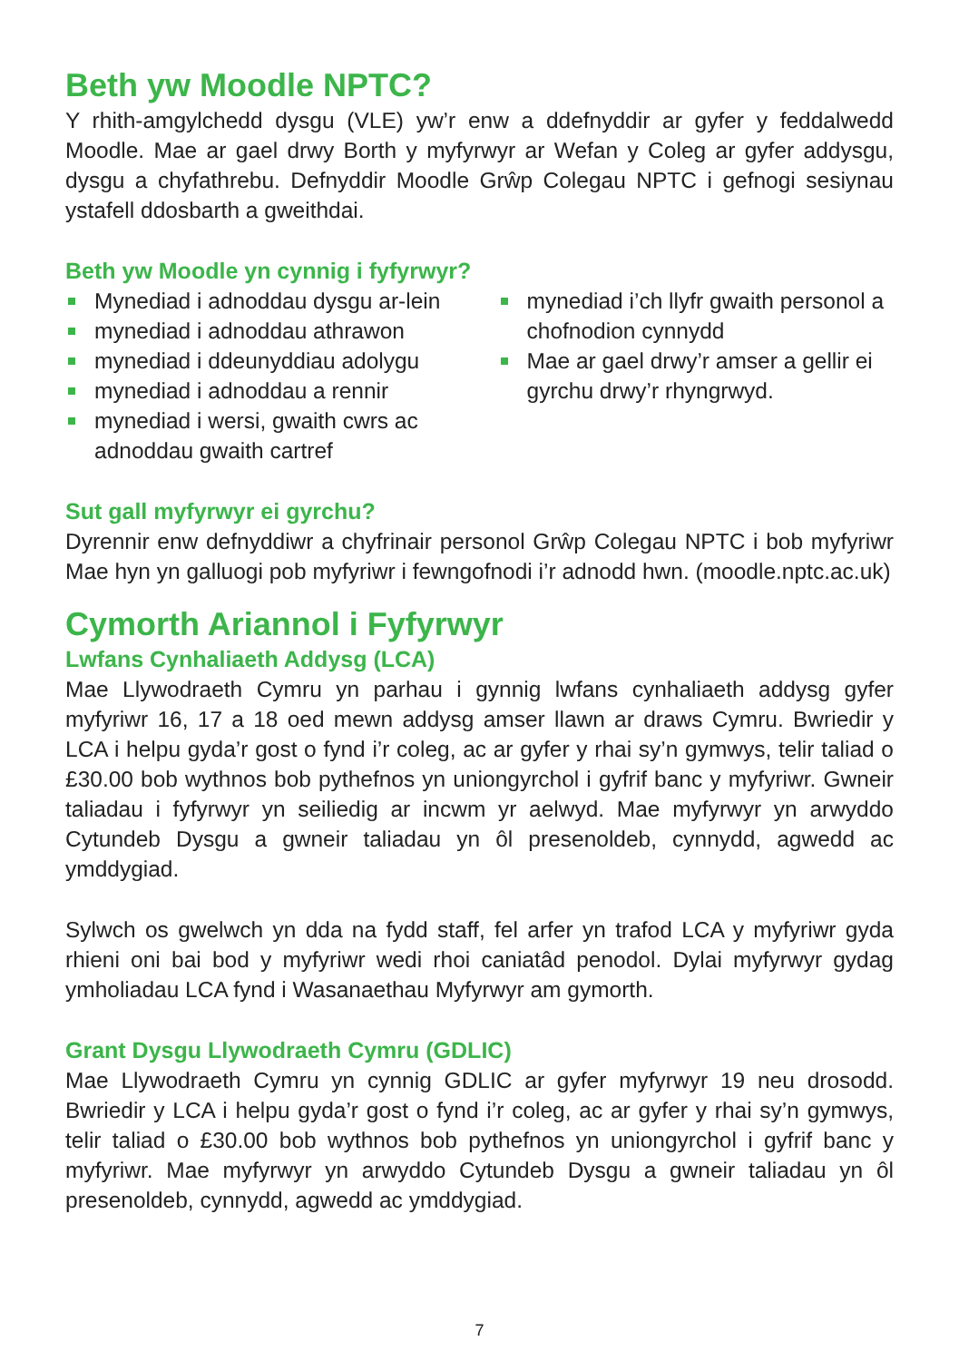Beth yw Moodle NPTC?
Y rhith-amgylchedd dysgu (VLE) yw’r enw a ddefnyddir ar gyfer y feddalwedd Moodle. Mae ar gael drwy Borth y myfyrwyr ar Wefan y Coleg ar gyfer addysgu, dysgu a chyfathrebu. Defnyddir Moodle Grŵp Colegau NPTC i gefnogi sesiynau ystafell ddosbarth a gweithdai.
Beth yw Moodle yn cynnig i fyfyrwyr?
Mynediad i adnoddau dysgu ar-lein
mynediad i adnoddau athrawon
mynediad i ddeunyddiau adolygu
mynediad i adnoddau a rennir
mynediad i wersi, gwaith cwrs ac adnoddau gwaith cartref
mynediad i’ch llyfr gwaith personol a chofnodion cynnydd
Mae ar gael drwy’r amser a gellir ei gyrchu drwy’r rhyngrwyd.
Sut gall myfyrwyr ei gyrchu?
Dyrennir enw defnyddiwr a chyfrinair personol Grŵp Colegau NPTC i bob myfyriwr Mae hyn yn galluogi pob myfyriwr i fewngofnodi i’r adnodd hwn. (moodle.nptc.ac.uk)
Cymorth Ariannol i Fyfyrwyr
Lwfans Cynhaliaeth Addysg (LCA)
Mae Llywodraeth Cymru yn parhau i gynnig lwfans cynhaliaeth addysg gyfer myfyriwr 16, 17 a 18 oed mewn addysg amser llawn ar draws Cymru. Bwriedir y LCA i helpu gyda’r gost o fynd i’r coleg, ac ar gyfer y rhai sy’n gymwys, telir taliad o £30.00 bob wythnos bob pythefnos yn uniongyrchol i gyfrif banc y myfyriwr. Gwneir taliadau i fyfyrwyr yn seiliedig ar incwm yr aelwyd. Mae myfyrwyr yn arwyddo Cytundeb Dysgu a gwneir taliadau yn ôl presenoldeb, cynnydd, agwedd ac ymddygiad.
Sylwch os gwelwch yn dda na fydd staff, fel arfer yn trafod LCA y myfyriwr gyda rhieni oni bai bod y myfyriwr wedi rhoi caniatâd penodol. Dylai myfyrwyr gydag ymholiadau LCA fynd i Wasanaethau Myfyrwyr am gymorth.
Grant Dysgu Llywodraeth Cymru (GDLIC)
Mae Llywodraeth Cymru yn cynnig GDLIC ar gyfer myfyrwyr 19 neu drosodd. Bwriedir y LCA i helpu gyda’r gost o fynd i’r coleg, ac ar gyfer y rhai sy’n gymwys, telir taliad o £30.00 bob wythnos bob pythefnos yn uniongyrchol i gyfrif banc y myfyriwr. Mae myfyrwyr yn arwyddo Cytundeb Dysgu a gwneir taliadau yn ôl presenoldeb, cynnydd, agwedd ac ymddygiad.
7